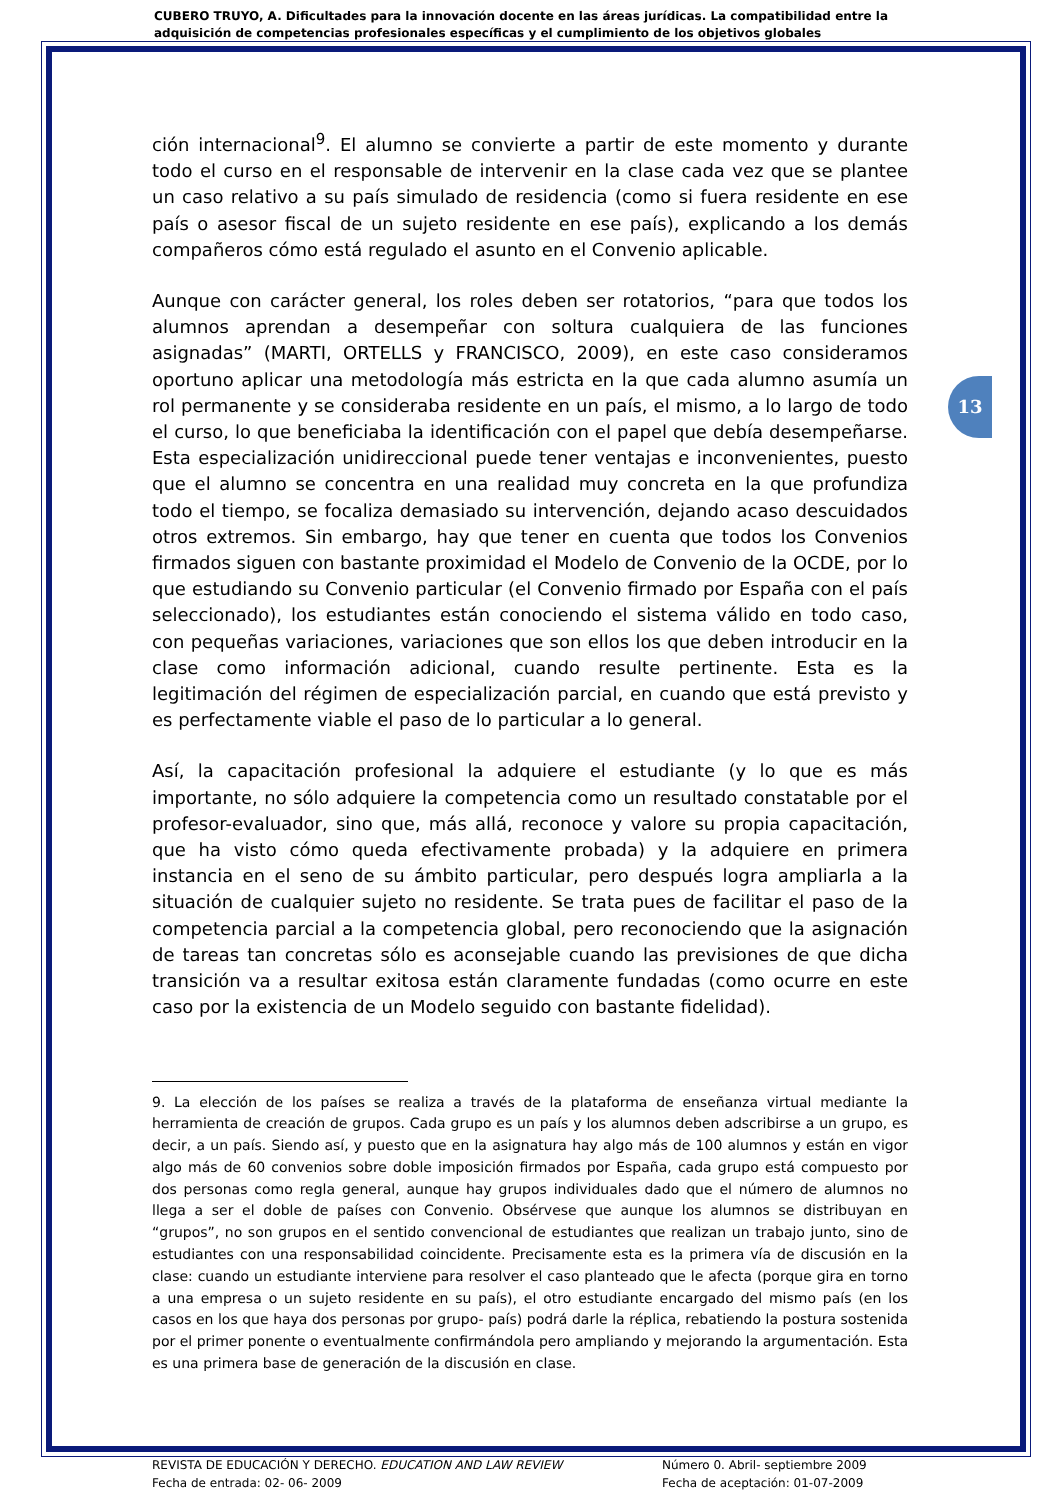CUBERO TRUYO, A. Dificultades para la innovación docente en las áreas jurídicas. La compatibilidad entre la adquisición de competencias profesionales específicas y el cumplimiento de los objetivos globales
13
ción internacional<sup>9</sup>. El alumno se convierte a partir de este momento y durante todo el curso en el responsable de intervenir en la clase cada vez que se plantee un caso relativo a su país simulado de residencia (como si fuera residente en ese país o asesor fiscal de un sujeto residente en ese país), explicando a los demás compañeros cómo está regulado el asunto en el Convenio aplicable.
Aunque con carácter general, los roles deben ser rotatorios, “para que todos los alumnos aprendan a desempeñar con soltura cualquiera de las funciones asignadas” (MARTI, ORTELLS y FRANCISCO, 2009), en este caso consideramos oportuno aplicar una metodología más estricta en la que cada alumno asumía un rol permanente y se consideraba residente en un país, el mismo, a lo largo de todo el curso, lo que beneficiaba la identificación con el papel que debía desempeñarse. Esta especialización unidireccional puede tener ventajas e inconvenientes, puesto que el alumno se concentra en una realidad muy concreta en la que profundiza todo el tiempo, se focaliza demasiado su intervención, dejando acaso descuidados otros extremos. Sin embargo, hay que tener en cuenta que todos los Convenios firmados siguen con bastante proximidad el Modelo de Convenio de la OCDE, por lo que estudiando su Convenio particular (el Convenio firmado por España con el país seleccionado), los estudiantes están conociendo el sistema válido en todo caso, con pequeñas variaciones, variaciones que son ellos los que deben introducir en la clase como información adicional, cuando resulte pertinente. Esta es la legitimación del régimen de especialización parcial, en cuando que está previsto y es perfectamente viable el paso de lo particular a lo general.
Así, la capacitación profesional la adquiere el estudiante (y lo que es más importante, no sólo adquiere la competencia como un resultado constatable por el profesor-evaluador, sino que, más allá, reconoce y valore su propia capacitación, que ha visto cómo queda efectivamente probada) y la adquiere en primera instancia en el seno de su ámbito particular, pero después logra ampliarla a la situación de cualquier sujeto no residente. Se trata pues de facilitar el paso de la competencia parcial a la competencia global, pero reconociendo que la asignación de tareas tan concretas sólo es aconsejable cuando las previsiones de que dicha transición va a resultar exitosa están claramente fundadas (como ocurre en este caso por la existencia de un Modelo seguido con bastante fidelidad).
9. La elección de los países se realiza a través de la plataforma de enseñanza virtual mediante la herramienta de creación de grupos. Cada grupo es un país y los alumnos deben adscribirse a un grupo, es decir, a un país. Siendo así, y puesto que en la asignatura hay algo más de 100 alumnos y están en vigor algo más de 60 convenios sobre doble imposición firmados por España, cada grupo está compuesto por dos personas como regla general, aunque hay grupos individuales dado que el número de alumnos no llega a ser el doble de países con Convenio. Obsérvese que aunque los alumnos se distribuyan en “grupos”, no son grupos en el sentido convencional de estudiantes que realizan un trabajo junto, sino de estudiantes con una responsabilidad coincidente. Precisamente esta es la primera vía de discusión en la clase: cuando un estudiante interviene para resolver el caso planteado que le afecta (porque gira en torno a una empresa o un sujeto residente en su país), el otro estudiante encargado del mismo país (en los casos en los que haya dos personas por grupo- país) podrá darle la réplica, rebatiendo la postura sostenida por el primer ponente o eventualmente confirmándola pero ampliando y mejorando la argumentación. Esta es una primera base de generación de la discusión en clase.
REVISTA DE EDUCACIÓN Y DERECHO. EDUCATION AND LAW REVIEW
Fecha de entrada: 02- 06- 2009
Número 0. Abril- septiembre 2009
Fecha de aceptación: 01-07-2009